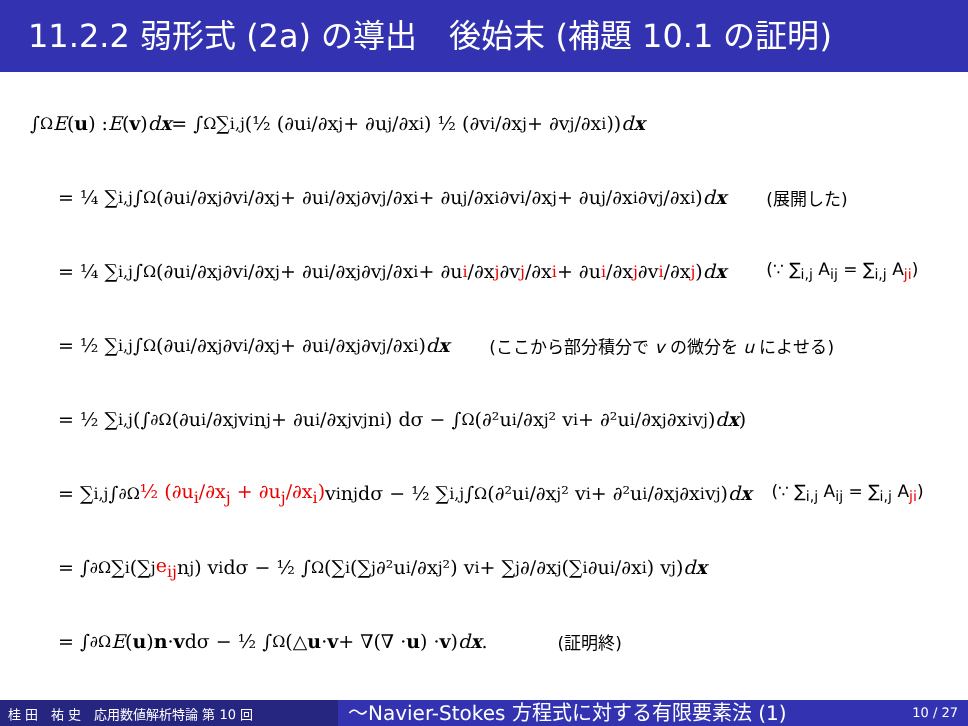11.2.2 弱形式 (2a) の導出　後始末 (補題 10.1 の証明)
∫<sub>Ω</sub> E (u) : E (v) dx = ∫<sub>Ω</sub> ∑<sub>i,j</sub> (½ (∂u<sub>i</sub>/∂x<sub>j</sub> + ∂u<sub>j</sub>/∂x<sub>i</sub>) ½ (∂v<sub>i</sub>/∂x<sub>j</sub> + ∂v<sub>j</sub>/∂x<sub>i</sub>)) dx
= ¼ ∑<sub>i,j</sub> ∫<sub>Ω</sub> (∂u<sub>i</sub>/∂x<sub>j</sub> ∂v<sub>i</sub>/∂x<sub>j</sub> + ∂u<sub>i</sub>/∂x<sub>j</sub> ∂v<sub>j</sub>/∂x<sub>i</sub> + ∂u<sub>j</sub>/∂x<sub>i</sub> ∂v<sub>i</sub>/∂x<sub>j</sub> + ∂u<sub>j</sub>/∂x<sub>i</sub> ∂v<sub>j</sub>/∂x<sub>i</sub>) dx (展開した)
= ¼ ∑<sub>i,j</sub> ∫<sub>Ω</sub> (∂u<sub>i</sub>/∂x<sub>j</sub> ∂v<sub>i</sub>/∂x<sub>j</sub> + ∂u<sub>i</sub>/∂x<sub>j</sub> ∂v<sub>j</sub>/∂x<sub>i</sub> + ∂u<sub>i</sub>/∂x<sub>j</sub> ∂v<sub>j</sub>/∂x<sub>i</sub> + ∂u<sub>i</sub>/∂x<sub>j</sub> ∂v<sub>i</sub>/∂x<sub>j</sub>) dx (∵ ∑<sub>i,j</sub> A<sub>ij</sub> = ∑<sub>i,j</sub> A<sub>ji</sub>)
= ½ ∑<sub>i,j</sub> ∫<sub>Ω</sub> (∂u<sub>i</sub>/∂x<sub>j</sub> ∂v<sub>i</sub>/∂x<sub>j</sub> + ∂u<sub>i</sub>/∂x<sub>j</sub> ∂v<sub>j</sub>/∂x<sub>i</sub>) dx (ここから部分積分で v の微分を u によせる)
= ½ ∑<sub>i,j</sub> (∫<sub>∂Ω</sub> (∂u<sub>i</sub>/∂x<sub>j</sub> v<sub>i</sub>n<sub>j</sub> + ∂u<sub>i</sub>/∂x<sub>j</sub> v<sub>j</sub>n<sub>i</sub>) dσ − ∫<sub>Ω</sub> (∂²u<sub>i</sub>/∂x<sub>j</sub>² v<sub>i</sub> + ∂²u<sub>i</sub>/∂x<sub>j</sub>∂x<sub>i</sub> v<sub>j</sub>) dx)
= ∑<sub>i,j</sub> ∫<sub>∂Ω</sub> ½ (∂u<sub>i</sub>/∂x<sub>j</sub> + ∂u<sub>j</sub>/∂x<sub>i</sub>) v<sub>i</sub>n<sub>j</sub>dσ − ½ ∑<sub>i,j</sub> ∫<sub>Ω</sub> (∂²u<sub>i</sub>/∂x<sub>j</sub>² v<sub>i</sub> + ∂²u<sub>i</sub>/∂x<sub>j</sub>∂x<sub>i</sub> v<sub>j</sub>) dx (∵ ∑<sub>i,j</sub> A<sub>ij</sub> = ∑<sub>i,j</sub> A<sub>ji</sub>)
= ∫<sub>∂Ω</sub> ∑<sub>i</sub> (∑<sub>j</sub> e<sub>ij</sub> n<sub>j</sub>) v<sub>i</sub>dσ − ½ ∫<sub>Ω</sub> (∑<sub>i</sub> (∑<sub>j</sub> ∂²u<sub>i</sub>/∂x<sub>j</sub>²) v<sub>i</sub> + ∑<sub>j</sub> ∂/∂x<sub>j</sub> (∑<sub>i</sub> ∂u<sub>i</sub>/∂x<sub>i</sub>) v<sub>j</sub>) dx
= ∫<sub>∂Ω</sub> E (u) n · v dσ − ½ ∫<sub>Ω</sub> (△ u · v + ∇(∇ · u) · v) dx. (証明終)
桂 田　祐 史　応用数値解析特論 第 10 回 〜Navier-Stokes 方程式に対する有限要素法 (1) 10 / 27